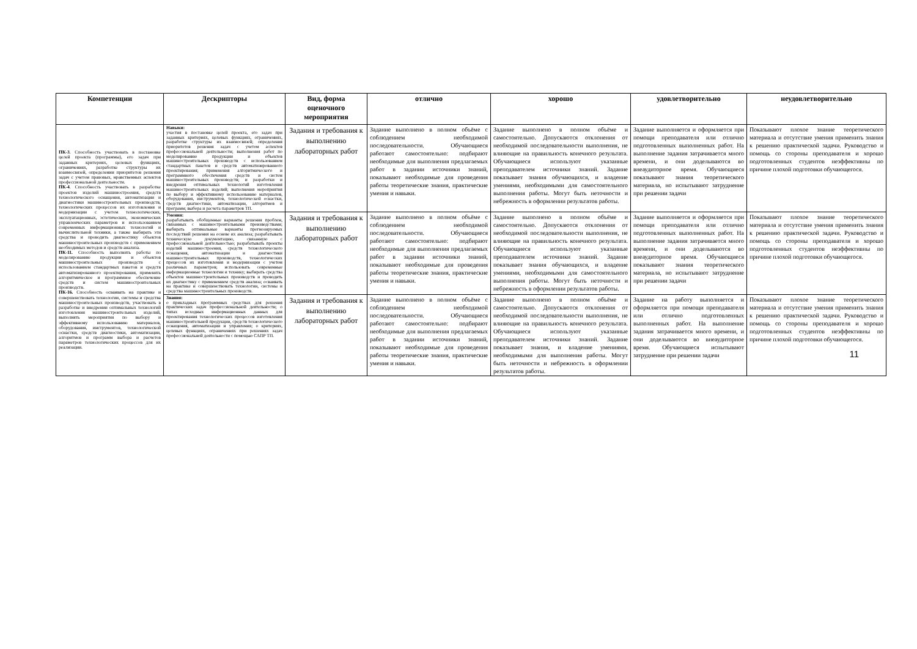| Компетенции | Дескрипторы | Вид, форма оценочного мероприятия | отлично | хорошо | удовлетворительно | неудовлетворительно |
| --- | --- | --- | --- | --- | --- | --- |
| ПК-3 . Способность участвовать в постановке целей проекта (программы), его задач при заданных критериях, целевых функциях, ограничениях, разработке структуры их взаимосвязей, определении приоритетов решения задач с учетом правовых, нравственных аспектов профессиональной деятельности. ПК-4 . Способность участвовать в разработке проектов изделий машиностроения, средств технологического оснащения, автоматизации и диагностики машиностроительных производств, технологических процессов их изготовления и модернизации с учетом технологических, эксплуатационных, эстетических, экономических управленческих параметров и использованием современных информационных технологий и вычислительной техники, а также выбирать эти средства и проводить диагностику объектов машиностроительных производств с применением необходимых методов и средств анализа. ПК-11. Способность выполнять работы по моделированию продукции и объектов машиностроительных производств с использованием стандартных пакетов и средств автоматизированного проектирования, применять алгоритмическое и программное обеспечение средств и систем машиностроительных производств. ПК-16. Способность осваивать на практике и совершенствовать технологии, системы и средства машиностроительных производств, участвовать в разработке и внедрении оптимальных технологий изготовления машиностроительных изделий, выполнять мероприятия по выбору и эффективному использованию материалов, оборудования, инструментов, технологической оснастки, средств диагностики, автоматизации, алгоритмов и программ выбора и расчетов параметров технологических процессов для их реализации. | Навыки: участия в постановке целей проекта, его задач при заданных критериях, целевых функциях, ограничениях, разработке структуры их взаимосвязей; определения приоритетов решения задач с учетом аспектов профессиональной деятельности; выполнения работ по моделированию продукции и объектов машиностроительных производств с использованием стандартных пакетов и средств автоматизированного проектирования; применения алгоритмического и программного обеспечения средств и систем машиностроительных производств; и разработки и внедрения оптимальных технологий изготовления машиностроительных изделий; выполнения мероприятия по выбору и эффективному использованию материалов, оборудования, инструментов, технологической оснастки, средств диагностики, автоматизации, алгоритмов и программ; выбора и расчета параметров ТП. | Задания и требования к выполнению лабораторных работ | Задание выполнено в полном объёме с соблюдением необходимой последовательности. Обучающиеся работают самостоятельно: подбирают необходимые для выполнения предлагаемых работ в задании источники знаний, показывают необходимые для проведения работы теоретические знания, практические умения и навыки. | Задание выполнено в полном объёме и самостоятельно. Допускаются отклонения от необходимой последовательности выполнения, не влияющие на правильность конечного результата. Обучающиеся используют указанные преподавателем источники знаний. Задание показывает знания обучающихся, и владение умениями, необходимыми для самостоятельного выполнения работы. Могут быть неточности и небрежность в оформлении результатов работы. | Задание выполняется и оформляется при помощи преподавателя или отлично подготовленных выполненных работ. На выполнение задания затрачивается много времени, и они доделываются во внеаудиторное время. Обучающиеся показывают знания теоретического материала, но испытывают затруднение при решении задачи | Показывают плохое знание теоретического материала и отсутствие умения применить знания к решению практической задачи. Руководство и помощь со стороны преподавателя и хорошо подготовленных студентов неэффективны по причине плохой подготовки обучающегося. |
| | Умения: разрабатывать обобщенные варианты решения проблем, связанных с машиностроительными производствами; выбирать оптимальные варианты прогнозируемых последствий решения на основе их анализа; разрабатывать техническую документацию, связанную с профессиональной деятельностью; разрабатывать проекты изделий машиностроения, средств технологического оснащения, автоматизации и диагностики машиностроительных производств, технологических процессов их изготовления и модернизации с учетом различных параметров; использовать современные информационные технологии и технику; выбирать средства объектов машиностроительных производств и проводить их диагностику с применением средств анализа; осваивать на практике и совершенствовать технологии, системы и средства машиностроительных производств. | Задания и требования к выполнению лабораторных работ | Задание выполнено в полном объёме с соблюдением необходимой последовательности. Обучающиеся работают самостоятельно: подбирают необходимые для выполнения предлагаемых работ в задании источники знаний, показывают необходимые для проведения работы теоретические знания, практические умения и навыки. | Задание выполнено в полном объёме и самостоятельно. Допускаются отклонения от необходимой последовательности выполнения, не влияющие на правильность конечного результата. Обучающиеся используют указанные преподавателем источники знаний. Задание показывает знания обучающихся, и владение умениями, необходимыми для самостоятельного выполнения работы. Могут быть неточности и небрежность в оформлении результатов работы. | Задание выполняется и оформляется при помощи преподавателя или отлично подготовленных выполненных работ. На выполнение задания затрачивается много времени, и они доделываются во внеаудиторное время. Обучающиеся показывают знания теоретического материала, но испытывают затруднение при решении задачи | Показывают плохое знание теоретического материала и отсутствие умения применить знания к решению практической задачи. Руководство и помощь со стороны преподавателя и хорошо подготовленных студентов неэффективны по причине плохой подготовки обучающегося. |
| | Знания: о прикладных программных средствах для решения практических задач профессиональной деятельности; о типах исходных информационных данных для проектирования технологических процессов изготовления машиностроительной продукции, средств технологического оснащения, автоматизации и управления; о критериях, целевых функциях, ограничениях при решениях задач профессиональной деятельности с помощью САПР ТП. | Задания и требования к выполнению лабораторных работ | Задание выполнено в полном объёме с соблюдением необходимой последовательности. Обучающиеся работают самостоятельно: подбирают необходимые для выполнения предлагаемых работ в задании источники знаний, показывают необходимые для проведения работы теоретические знания, практические умения и навыки. | Задание выполнено в полном объёме и самостоятельно. Допускаются отклонения от необходимой последовательности выполнения, не влияющие на правильность конечного результата. Обучающиеся используют указанные преподавателем источники знаний. Задание показывает знания, и владение умениями, необходимыми для выполнения работы. Могут быть неточности и небрежность в оформлении результатов работы. | Задание на работу выполняется и оформляется при помощи преподавателя или отлично подготовленных выполненных работ. На выполнение задания затрачивается много времени, и они доделываются во внеаудиторное время. Обучающиеся испытывают затруднение при решении задачи | Показывают плохое знание теоретического материала и отсутствие умения применить знания к решению практической задачи. Руководство и помощь со стороны преподавателя и хорошо подготовленных студентов неэффективны по причине плохой подготовки обучающегося. 11 |